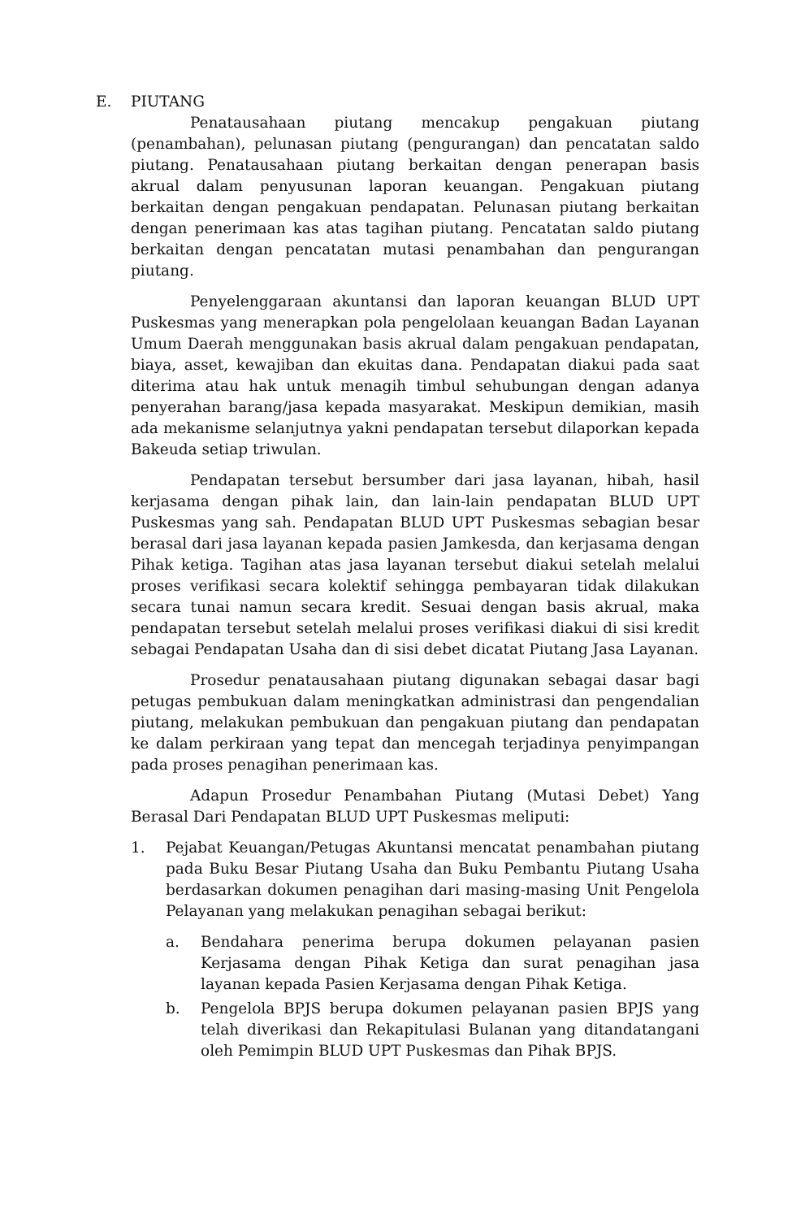E. PIUTANG
Penatausahaan piutang mencakup pengakuan piutang (penambahan), pelunasan piutang (pengurangan) dan pencatatan saldo piutang. Penatausahaan piutang berkaitan dengan penerapan basis akrual dalam penyusunan laporan keuangan. Pengakuan piutang berkaitan dengan pengakuan pendapatan. Pelunasan piutang berkaitan dengan penerimaan kas atas tagihan piutang. Pencatatan saldo piutang berkaitan dengan pencatatan mutasi penambahan dan pengurangan piutang.
Penyelenggaraan akuntansi dan laporan keuangan BLUD UPT Puskesmas yang menerapkan pola pengelolaan keuangan Badan Layanan Umum Daerah menggunakan basis akrual dalam pengakuan pendapatan, biaya, asset, kewajiban dan ekuitas dana. Pendapatan diakui pada saat diterima atau hak untuk menagih timbul sehubungan dengan adanya penyerahan barang/jasa kepada masyarakat. Meskipun demikian, masih ada mekanisme selanjutnya yakni pendapatan tersebut dilaporkan kepada Bakeuda setiap triwulan.
Pendapatan tersebut bersumber dari jasa layanan, hibah, hasil kerjasama dengan pihak lain, dan lain-lain pendapatan BLUD UPT Puskesmas yang sah. Pendapatan BLUD UPT Puskesmas sebagian besar berasal dari jasa layanan kepada pasien Jamkesda, dan kerjasama dengan Pihak ketiga. Tagihan atas jasa layanan tersebut diakui setelah melalui proses verifikasi secara kolektif sehingga pembayaran tidak dilakukan secara tunai namun secara kredit. Sesuai dengan basis akrual, maka pendapatan tersebut setelah melalui proses verifikasi diakui di sisi kredit sebagai Pendapatan Usaha dan di sisi debet dicatat Piutang Jasa Layanan.
Prosedur penatausahaan piutang digunakan sebagai dasar bagi petugas pembukuan dalam meningkatkan administrasi dan pengendalian piutang, melakukan pembukuan dan pengakuan piutang dan pendapatan ke dalam perkiraan yang tepat dan mencegah terjadinya penyimpangan pada proses penagihan penerimaan kas.
Adapun Prosedur Penambahan Piutang (Mutasi Debet) Yang Berasal Dari Pendapatan BLUD UPT Puskesmas meliputi:
1. Pejabat Keuangan/Petugas Akuntansi mencatat penambahan piutang pada Buku Besar Piutang Usaha dan Buku Pembantu Piutang Usaha berdasarkan dokumen penagihan dari masing-masing Unit Pengelola Pelayanan yang melakukan penagihan sebagai berikut:
a. Bendahara penerima berupa dokumen pelayanan pasien Kerjasama dengan Pihak Ketiga dan surat penagihan jasa layanan kepada Pasien Kerjasama dengan Pihak Ketiga.
b. Pengelola BPJS berupa dokumen pelayanan pasien BPJS yang telah diverikasi dan Rekapitulasi Bulanan yang ditandatangani oleh Pemimpin BLUD UPT Puskesmas dan Pihak BPJS.